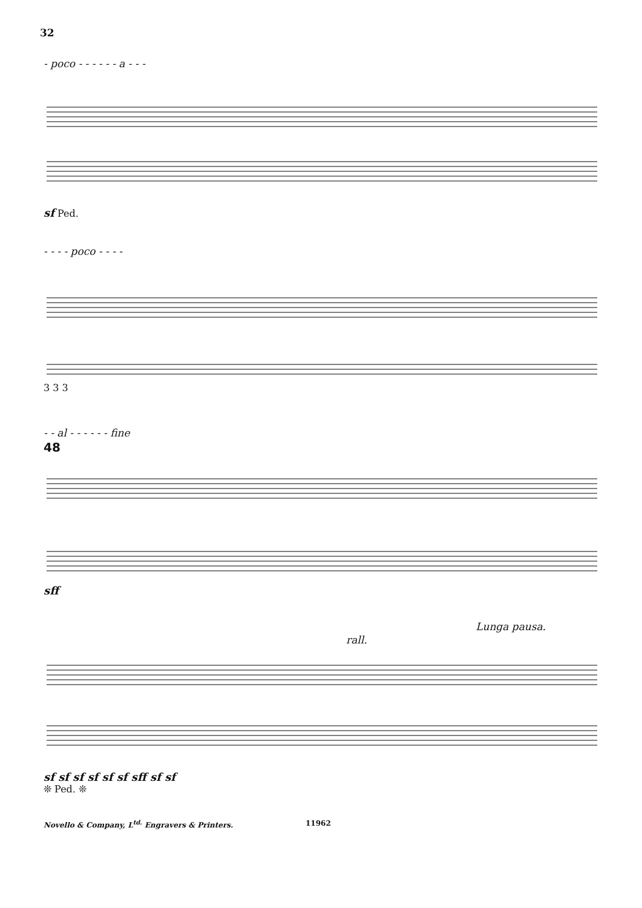32
- poco - - - - - - a - - -
sf Ped.
- - - - poco - - - -
3 3 3
- - al - - - - - - fine
48
sff
Lunga pausa.
rall.
sf sf sf sf sf sf sff sf sf
❊ Ped. ❊
Novello & Company, L<sup>td.</sup> Engravers & Printers.
11962